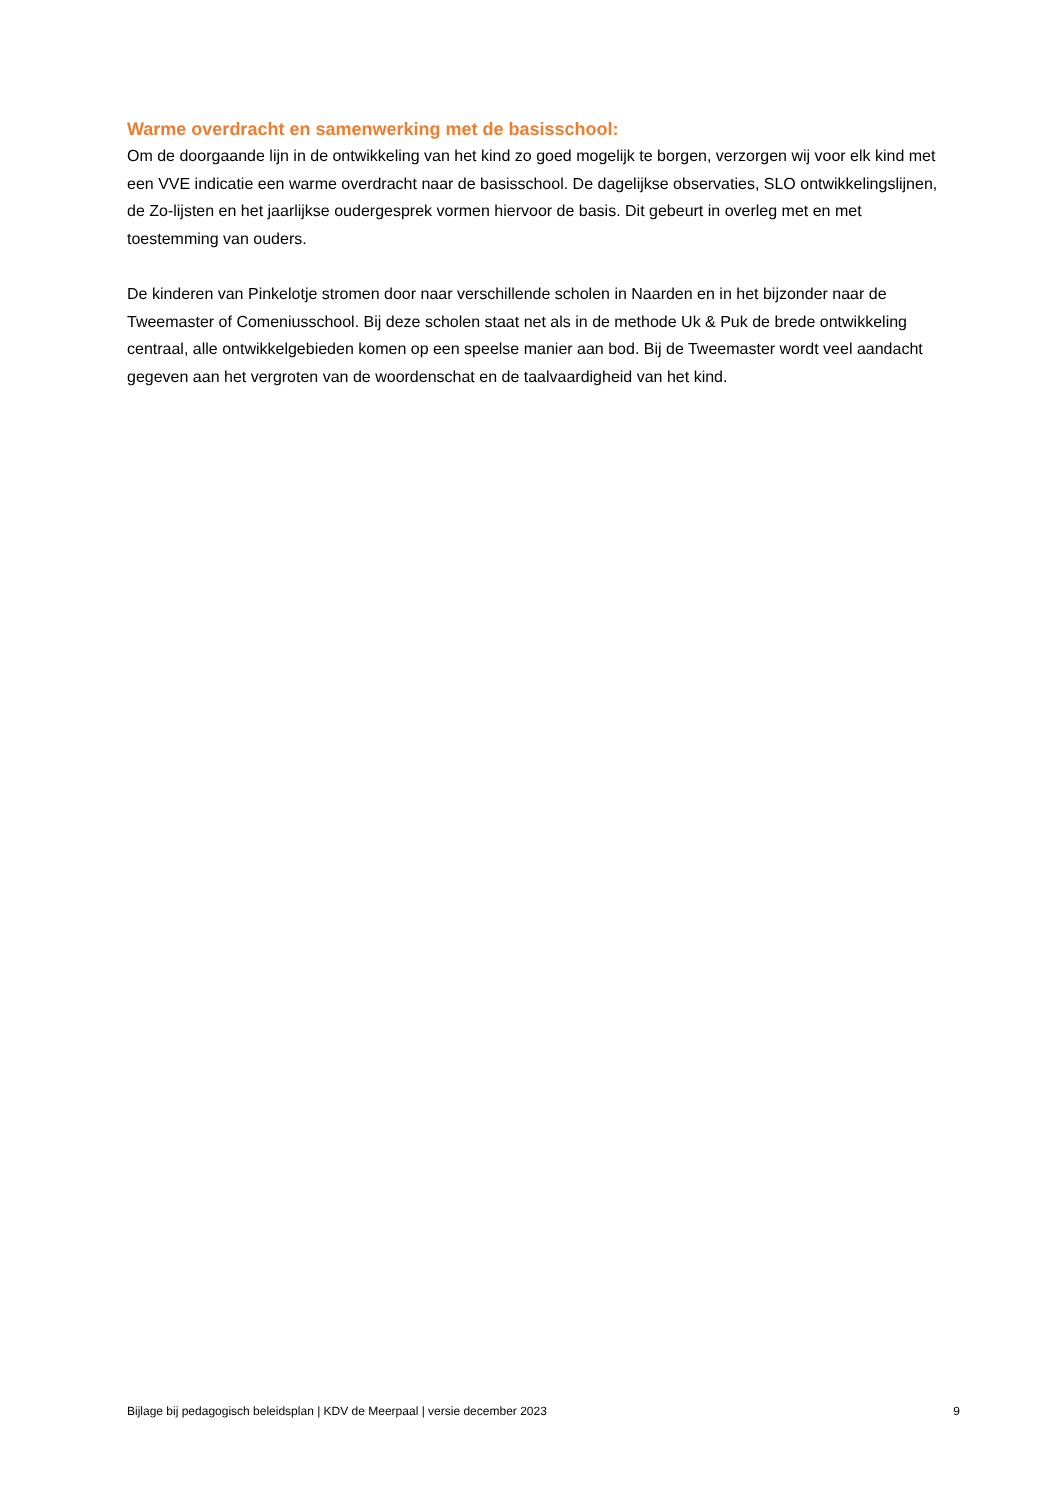Warme overdracht en samenwerking met de basisschool:
Om de doorgaande lijn in de ontwikkeling van het kind zo goed mogelijk te borgen, verzorgen wij voor elk kind met een VVE indicatie een warme overdracht naar de basisschool. De dagelijkse observaties, SLO ontwikkelingslijnen, de Zo-lijsten en het jaarlijkse oudergesprek vormen hiervoor de basis. Dit gebeurt in overleg met en met toestemming van ouders.
De kinderen van Pinkelotje stromen door naar verschillende scholen in Naarden en in het bijzonder naar de Tweemaster of Comeniusschool. Bij deze scholen staat net als in de methode Uk & Puk de brede ontwikkeling centraal, alle ontwikkelgebieden komen op een speelse manier aan bod. Bij de Tweemaster wordt veel aandacht gegeven aan het vergroten van de woordenschat en de taalvaardigheid van het kind.
Bijlage bij pedagogisch beleidsplan | KDV de Meerpaal | versie december 2023 9